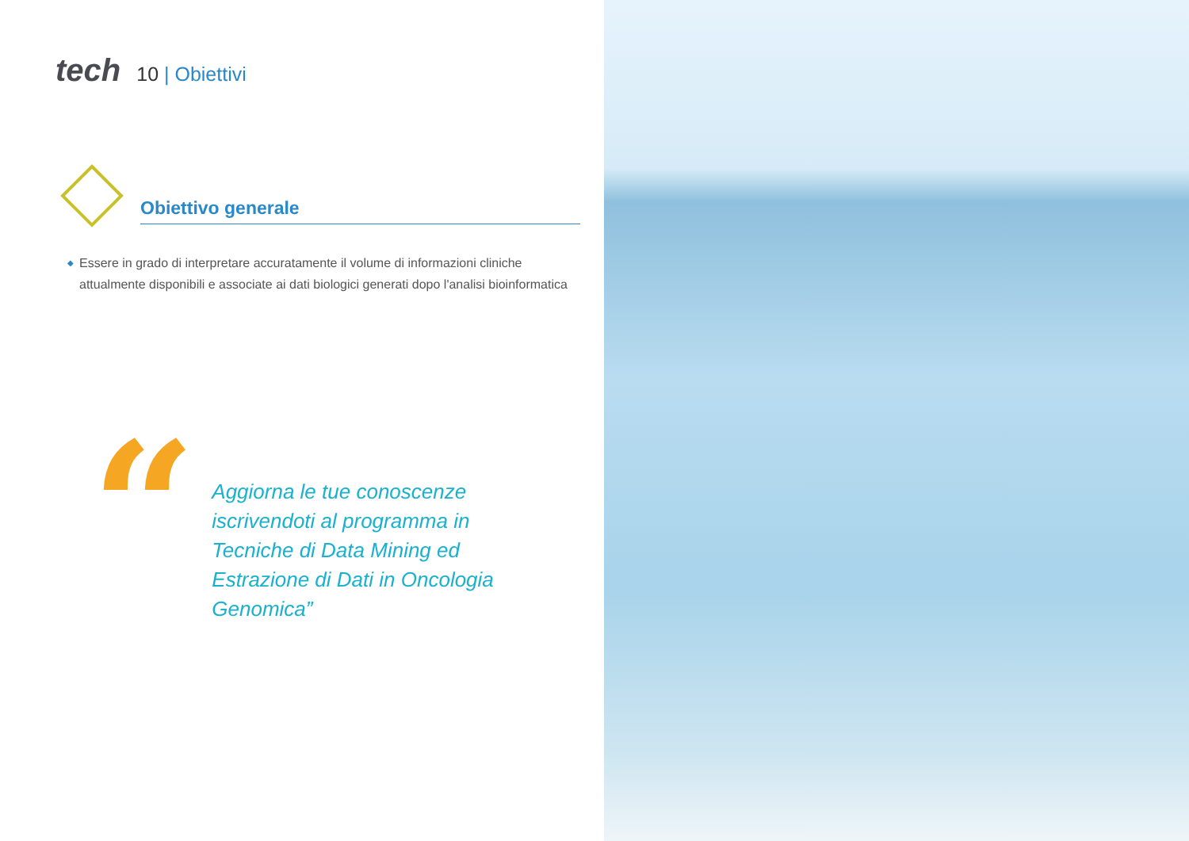tech
10 | Obiettivi
Obiettivo generale
◆ Essere in grado di interpretare accuratamente il volume di informazioni cliniche attualmente disponibili e associate ai dati biologici generati dopo l'analisi bioinformatica
“
Aggiorna le tue conoscenze iscrivendoti al programma in Tecniche di Data Mining ed Estrazione di Dati in Oncologia Genomica”